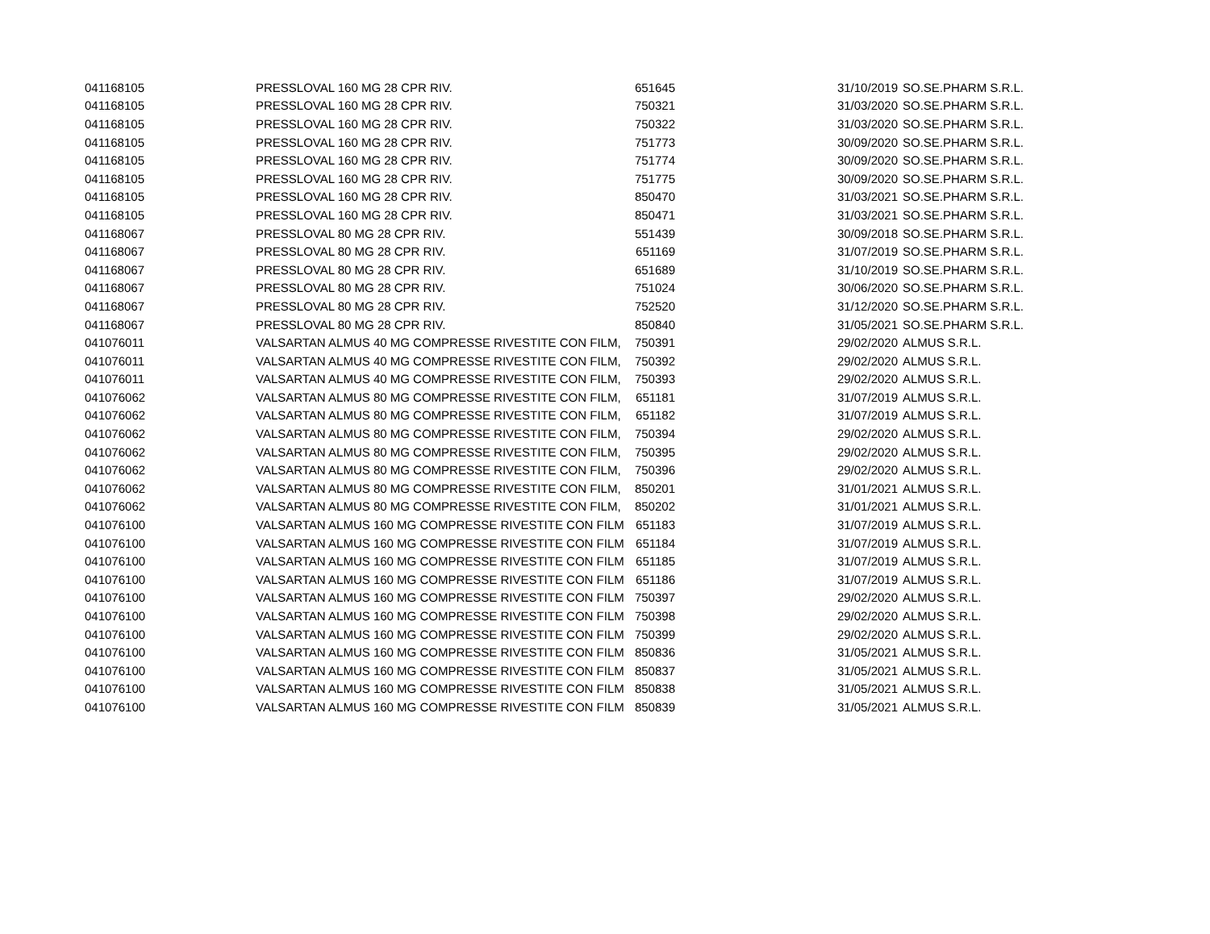| 041168105 | PRESSLOVAL 160 MG 28 CPR RIV. | 651645 | | 31/10/2019 | SO.SE.PHARM S.R.L. |
| 041168105 | PRESSLOVAL 160 MG 28 CPR RIV. | 750321 | | 31/03/2020 | SO.SE.PHARM S.R.L. |
| 041168105 | PRESSLOVAL 160 MG 28 CPR RIV. | 750322 | | 31/03/2020 | SO.SE.PHARM S.R.L. |
| 041168105 | PRESSLOVAL 160 MG 28 CPR RIV. | 751773 | | 30/09/2020 | SO.SE.PHARM S.R.L. |
| 041168105 | PRESSLOVAL 160 MG 28 CPR RIV. | 751774 | | 30/09/2020 | SO.SE.PHARM S.R.L. |
| 041168105 | PRESSLOVAL 160 MG 28 CPR RIV. | 751775 | | 30/09/2020 | SO.SE.PHARM S.R.L. |
| 041168105 | PRESSLOVAL 160 MG 28 CPR RIV. | 850470 | | 31/03/2021 | SO.SE.PHARM S.R.L. |
| 041168105 | PRESSLOVAL 160 MG 28 CPR RIV. | 850471 | | 31/03/2021 | SO.SE.PHARM S.R.L. |
| 041168067 | PRESSLOVAL 80 MG 28 CPR RIV. | 551439 | | 30/09/2018 | SO.SE.PHARM S.R.L. |
| 041168067 | PRESSLOVAL 80 MG 28 CPR RIV. | 651169 | | 31/07/2019 | SO.SE.PHARM S.R.L. |
| 041168067 | PRESSLOVAL 80 MG 28 CPR RIV. | 651689 | | 31/10/2019 | SO.SE.PHARM S.R.L. |
| 041168067 | PRESSLOVAL 80 MG 28 CPR RIV. | 751024 | | 30/06/2020 | SO.SE.PHARM S.R.L. |
| 041168067 | PRESSLOVAL 80 MG 28 CPR RIV. | 752520 | | 31/12/2020 | SO.SE.PHARM S.R.L. |
| 041168067 | PRESSLOVAL 80 MG 28 CPR RIV. | 850840 | | 31/05/2021 | SO.SE.PHARM S.R.L. |
| 041076011 | VALSARTAN ALMUS 40 MG COMPRESSE RIVESTITE CON FILM, | 750391 | | 29/02/2020 | ALMUS S.R.L. |
| 041076011 | VALSARTAN ALMUS 40 MG COMPRESSE RIVESTITE CON FILM, | 750392 | | 29/02/2020 | ALMUS S.R.L. |
| 041076011 | VALSARTAN ALMUS 40 MG COMPRESSE RIVESTITE CON FILM, | 750393 | | 29/02/2020 | ALMUS S.R.L. |
| 041076062 | VALSARTAN ALMUS 80 MG COMPRESSE RIVESTITE CON FILM, | 651181 | | 31/07/2019 | ALMUS S.R.L. |
| 041076062 | VALSARTAN ALMUS 80 MG COMPRESSE RIVESTITE CON FILM, | 651182 | | 31/07/2019 | ALMUS S.R.L. |
| 041076062 | VALSARTAN ALMUS 80 MG COMPRESSE RIVESTITE CON FILM, | 750394 | | 29/02/2020 | ALMUS S.R.L. |
| 041076062 | VALSARTAN ALMUS 80 MG COMPRESSE RIVESTITE CON FILM, | 750395 | | 29/02/2020 | ALMUS S.R.L. |
| 041076062 | VALSARTAN ALMUS 80 MG COMPRESSE RIVESTITE CON FILM, | 750396 | | 29/02/2020 | ALMUS S.R.L. |
| 041076062 | VALSARTAN ALMUS 80 MG COMPRESSE RIVESTITE CON FILM, | 850201 | | 31/01/2021 | ALMUS S.R.L. |
| 041076062 | VALSARTAN ALMUS 80 MG COMPRESSE RIVESTITE CON FILM, | 850202 | | 31/01/2021 | ALMUS S.R.L. |
| 041076100 | VALSARTAN ALMUS 160 MG COMPRESSE RIVESTITE CON FILM | 651183 | | 31/07/2019 | ALMUS S.R.L. |
| 041076100 | VALSARTAN ALMUS 160 MG COMPRESSE RIVESTITE CON FILM | 651184 | | 31/07/2019 | ALMUS S.R.L. |
| 041076100 | VALSARTAN ALMUS 160 MG COMPRESSE RIVESTITE CON FILM | 651185 | | 31/07/2019 | ALMUS S.R.L. |
| 041076100 | VALSARTAN ALMUS 160 MG COMPRESSE RIVESTITE CON FILM | 651186 | | 31/07/2019 | ALMUS S.R.L. |
| 041076100 | VALSARTAN ALMUS 160 MG COMPRESSE RIVESTITE CON FILM | 750397 | | 29/02/2020 | ALMUS S.R.L. |
| 041076100 | VALSARTAN ALMUS 160 MG COMPRESSE RIVESTITE CON FILM | 750398 | | 29/02/2020 | ALMUS S.R.L. |
| 041076100 | VALSARTAN ALMUS 160 MG COMPRESSE RIVESTITE CON FILM | 750399 | | 29/02/2020 | ALMUS S.R.L. |
| 041076100 | VALSARTAN ALMUS 160 MG COMPRESSE RIVESTITE CON FILM | 850836 | | 31/05/2021 | ALMUS S.R.L. |
| 041076100 | VALSARTAN ALMUS 160 MG COMPRESSE RIVESTITE CON FILM | 850837 | | 31/05/2021 | ALMUS S.R.L. |
| 041076100 | VALSARTAN ALMUS 160 MG COMPRESSE RIVESTITE CON FILM | 850838 | | 31/05/2021 | ALMUS S.R.L. |
| 041076100 | VALSARTAN ALMUS 160 MG COMPRESSE RIVESTITE CON FILM | 850839 | | 31/05/2021 | ALMUS S.R.L. |